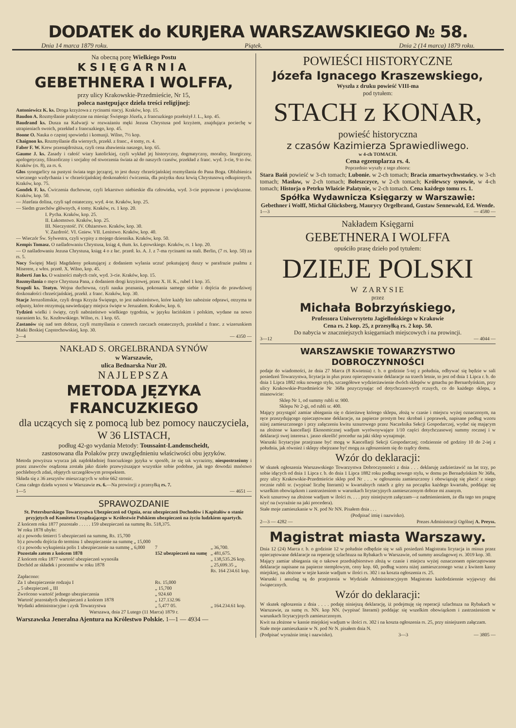DODATEK do KURJERA WARSZAWSKIEGO № 58.
Dnia 14 marca 1879 roku. Piątek. Dnia 2 (14 marca) 1879 roku.
Na obecną porę Wielkiego Postu
KSIĘGARNIA
GEBETHNERA I WOLFFA,
przy ulicy Krakowskie-Przedmieście, Nr 15,
poleca następujące dzieła treści religijnej:
Antoniewicz K. ks. Droga krzyżowa z rycinami stacyj. Kraków, kop. 15.
Baudon A. Rozmyślanie praktyczne na miesiąc Świętego Józefa, z francuzkiego przełożył J. L., kop. 45.
Baudrand ks. Dusza na Kalwarji w rozważaniu męki Jezusa Chrystusa pod krzyżem, znajdująca pociechę w utrapieniach swoich, przekład z francuzkiego, kop. 45.
Boone O. Nauka o częstej spowiedzi i komunji. Wilno, 7½ kop.
Chaignon ks. Rozmyślanie dla wiernych, przekł. z franc., 4 tomy, rs. 4.
Faber F. W. Krew przenajdroższa, czyli cena zbawienia naszego, kop. 65.
Gaume J. ks. Zasady i całość wiary katolickiej, czyli wykład jej historyczny, dogmatyczny, moralny, liturgiczny, apologetyczny, filozoficzny i socjalny od stworzenia świata aż do naszych czasów, przekład z franc. wyd. 3-cie, 9 to ów. Kraków (rs. 8), za rs. 6.
Głos synogarlicy na pustyni świata tego jęczącej, to jest duszy chrześcjańskiej rozmyślania do Pana Boga. Oblubienica wiecznego wzdychania i w chrześcijańskiej doskonałości ćwiczenia, dla pożytku dusz krwią Chrystusową odkupionych. Kraków, kop. 75.
Gondek F. ks. Ćwiczenia duchowne, czyli lekarstwo niebieskie dla człowieka, wyd. 3-cie poprawne i powiększone. Kraków, kop. 50.
— Józefata dolina, czyli sąd ostateczny, wyd. 4-te. Kraków, kop. 25.
— Siedm grzechów głównych, 4 tomy. Kraków, rs. 1 kop. 20.
I. Pycha. Kraków, kop. 25.
II. Łakomstwo. Kraków, kop. 25.
III. Nieczystość. IV. Obżarstwo. Kraków, kop. 30.
V. Zazdrość. VI. Gniew. VII. Lenistwo. Kraków, kop. 40.
— Wieczór Św. Sylwestra, czyli wypisy z mojego dziennika. Kraków, kop. 50.
Kempis Tomasz. O naśladowaniu Chrystusa, ksiąg 4, tłum. ks. Łętowskiego. Kraków, rs. 1 kop. 20.
— O naśladowaniu Jezusa Chrystusa, ksiąg 4 o z łac. przetł. ks. A. J. z 7-ma rycinami na stali. Berlin, (7 rs. kop. 50) za rs. 5.
Nocy Świętej Marji Magdaleny pokutującej z dodaniem wylania uczuć pokutującej duszy w parafrazie psalmu z Miserere, z włos. przetł. X. Wilno, kop. 45.
Roberti Jan ks. O ważności małych cnót, wyd. 3-cie. Kraków, kop. 15.
Rozmyślania o męce Chrystusa Pana, z dodaniem drogi krzyżowej, przez X. H. K., rubel 1 kop. 35.
Scupoli ks. Teatyn. Wojna duchowna, czyli nauka poznania, pokonania samego siebie i dojścia do prawdziwej doskonałości chrześcjańskiej, przekł. z franc. Kraków, kop. 30.
Stacje Jerozolimskie, czyli droga Krzyża Świętego, to jest nabożeństwo, które każdy kto nabożnie odprawi, otrzyma te odpusty, które otrzymują nawiedzający miejsca święte w Jeruzalem. Kraków, kop. 6.
Tydzień wielki i święty, czyli nabożeństwo wielkiego tygodnia, w języku łacińskim i polskim, wydane na nowo staraniem ks. Sz. Kozłowskiego. Wilno, rs. 1 kop. 65.
Zastanów się nad tem dobrze, czyli rozmyślania o czterech rzeczach ostatecznych, przekład z franc. z wizerunkiem Matki Boskiej Częstochowskiej, kop. 30.
2—4 — 4350 —
NAKŁAD S. ORGELBRANDA SYNÓW
w Warszawie,
ulica Bednarska Nur 20.
NAJLEPSZA
METODA JĘZYKA FRANCUZKIEGO
dla uczących się z pomocą lub bez pomocy nauczyciela,
W 36 LISTACH,
podług 42-go wydania Metody: Toussaint-Landenscheidt,
zastosowana dla Polaków przy uwzględnieniu właściwości obu języków.
Metoda powyższa wyucza jak najdokładniej francuzkiego języka w sposób, że się tak wyrazimy, niespostrzeżony i przez znawców osądzona została jako dzieło przewyższające wszystkie sobie podobne, jak tego dowodzi mnóstwo pochlebnych zdań, objętych szczegółowym prospektem.
Składa się z 36 zeszytów mieszczących w sobie 662 stronic.
Cena całego dzieła wynosi w Warszawie rs. 6.—Na prowincji z przesyłką rs. 7.
1—5 — 4651 —
SPRAWOZDANIE
St. Petersburskiego Towarzystwa Ubezpieczeń od Ognia, oraz ubezpieczeń Dochodów i Kapitałów o stanie przyjętych od Komitetu Urządzającego w Królestwie Polskiem ubezpieczeń na życiu ludzkiem opartych.
| Z końcem roku 1877 pozostało . . . . . 159 ubezpieczeń na summę Rs. 518,375. | | |
| W roku 1878 ubyło: | | |
| a) z powodu śmierci 5 ubezpieczeń na summę, Rs. 15,700 | | |
| b) z powodu dojścia do terminu 1 ubezpieczenie na summę „ 15,000 | | |
| c) z powodu wykupienia polis 1 ubezpieczenie na summę „ 6,000 | 7 | „ 36,700. |
| Pozostało zatem z końcem 1878 | 152 ubezpieczeń na sumę | „ 481,675. |
| Z końcem roku 1877 wartość ubezpieczeń wynosiła | | „ 138,535.26 kop. |
| Dochód ze składek i procentów w roku 1878 | | „ 25,699.35 „ |
| | | Rs. 164 234.61 kop. |
| Zapłacono: | | |
| Za 1 ubezpieczenie rodzaju I | Rs. 15,000 | |
| „ 5 ubezpieczeń „ III | „ 15,700 | |
| Zwrócono wartość jednego ubezpieczenia | „ 924.60 | |
| Wartość pozostałych ubezpieczeń z końcem 1878 | „ 127.132.96 | |
| Wydatki administracyjne i zysk Towarzystwa | „ 5,477 05. | „ 164.234.61 kop. |
Warszawa, dnia 27 Lutego (11 Marca) 1879 r.
Warszawska Jeneralna Ajentura na Królestwo Polskie. 1—1 — 4934 —
POWIEŚCI HISTORYCZNE
Józefa Ignacego Kraszewskiego,
Wyszła z druku powieść VIII-ma
pod tytułem:
STACH z KONAR,
powieść historyczna
z czasów Kazimierza Sprawiedliwego.
w 4-ch TOMACH.
Cena egzemplarza rs. 4.
Poprzednio wyszły z tego zbioru:
Stara Baśń powieść w 3-ch tomach; Lubonie. w 2-ch tomach; Bracia zmartwychwstańcy. w 3-ch tomach; Masław, w 2-ch tomach; Boleszczyce, w 2-ch tomach; Królewscy synowie, w 4-ch tomach; Historja o Petrku Właście Palatynie, w 2-ch tomach. Cena każdego tomu rs. 1.
Spółka Wydawnicza Księgarzy w Warszawie:
Gebethner i Wolff, Michał Glücksberg, Maurycy Orgelbrand, Gustaw Sennewald, Ed. Wende.
1—3 — 4580 —
Nakładem Księgarni
GEBETHNERA I WOLFFA
opuściło prasę dzieło pod tytułem:
DZIEJE POLSKI
W ZARYSIE
przez
Michała Bobrzyńskiego,
Professora Uniwersytetu Jagiellońskiego w Krakowie
Cena rs. 2 kop. 25, z przesyłką rs. 2 kop. 50.
Do nabycia w znaczniejszych księgarniach miejscowych i na prowincji.
3—12 — 4044 —
WARSZAWSKIE TOWARZYSTWO DOBROCZYNNOŚCI
podaje do wiadomości, że dnia 27 Marca (8 Kwietnia) r. b. o godzinie 5-tej z południa, odbywać się będzie w sali posiedzeń Towarzystwa, licytacja in plus przez opieczętowanie deklaracje na trzech letnie, to jest od dnia 1 Lipca r. b. do dnia 1 Lipca 1882 roku nowego stylu, szczegółowe wydzierżawienie dwóch sklepów w gmachu po Bernardyńskim, przy ulicy Krakowskie-Przedmieście Nr 368a pozyczynając od dotychczasowych rczuych, co do każdego sklepu, a mianowicie:
Sklep Nr 1, od summy rubli sr. 900.
Sklepu Nr 2-gi, od rubli sr. 400.
Mający przystąpić zamiar ubiegania się o dzierżawę którego sklepu, złożą w czasie i miejscu wyżej oznaczonym, na ręce przezydującego opieczętowane deklaracje, na papierze prostym bez skrobań i poprawek, napisane podług wzoru niżej zamieszczonego i przy załączeniu kwitu sznurowego przez Naczelnika Sekcji Gospodarczej, wydać się mającym na złożone w kancellarji Ekonomicznej wadjum wyrównywające 1/10 części dotychczasowej summy rocznej i w deklaracji swej interesa t. jasno określić procedur na jaki sklep wynajmuje.
Warunki licytacyjne przejrzane być mogą w Kancellarji Sekcji Gospodarczej; codziennie od godziny 10 do 2-iej z południa, jak również i sklepy obejrzane być mogą za zgłoszeniem się do rządcy domu.
Wzór do deklaracji:
W skutek ogłoszenia Warszawskiego Towarzystwa Dobroczynności z dnia . . . deklaruję zadzierżawić na lat trzy, po sobie idących od dnia 1 Lipca r. b. do dnia 1 Lipca 1882 roku podług nowego stylu, w domu po Bernadyńskim Nr 368a, przy ulicy Krakowskie-Przedmieście sklep pod Nr . . . w ogłoszeniu zamieszczony i obowiązuję się płacić z niego rocznie rubli sr. (wypisać liczbę literami) w kwartalnych ratach z góry na początku każdego kwartału, poddając się wszelkim obowiązkom i zastrzeżeniom w warunkach licytacyjnych zamieszczonym dobrze mi znanym.
Kwit sznurowy na złożone wadjum w ilości rs. . . . przy niniejszym załączam—z nadmienieniem, że dla tego ten pragnę użyć na (wyraźnie na jaki procedera).
Stałe moje zamieszkanie w N. pod Nr NN. Pisałem dnia . . .
(Podpisać imię i nazwisko).
2—3 — 4282 — Prezes Administracji Ogólnej A. Preyss.
Magistrat miasta Warszawy.
Dnia 12 (24) Marca r. b. o godzinie 12 w południe odbędzie się w sali posiedzeń Magistratu licytacja in minus przez opieczętowane deklaracje na reperację szlachtuza na Rybakach w Warszawie, od summy anszlagowej rs. 3019 kop. 30.
Mający zamiar ubiegania się o takowe przedsiębiorstwo złożą w czasie i miejscu wyżej oznaczonem opieczętowane deklaracje napisane na papierze stemplowym, ceny kop. 60, podług wzoru niżej zamieszczonego wraz z kwitem kassy miejskiej, na złożone w tejże kassie wadjum w ilości rs. 302 i na koszta ogłoszenia rs. 25.
Warunki i anszlag są do przejrzenia w Wydziale Administracyjnym Magistratu każdodziennie wyjąwszy dni świątecznych.
Wzór do deklaracji:
W skutek ogłoszenia z dnia . . . . podaję niniejszą deklarację, iż podejmuję się reperacji szlachtuza na Rybakach w Warszawie, za sumę rs. NN. kop NN. (wypisać literami) poddając się wszelkim obowiązkom i zastrzeżeniom w warunkach licytacyjnych zamieszczonym.
Kwit na złożone w kassie miejskiej wadjum w ilości rs. 302 i na koszta ogłoszenia rs. 25, przy niniejszem załączam.
Stałe moje zamieszkanie w N. pod Nr N. pisałem dnia N.
(Podpisać wyraźnie imię i nazwisko). 3—3 — 3805 —